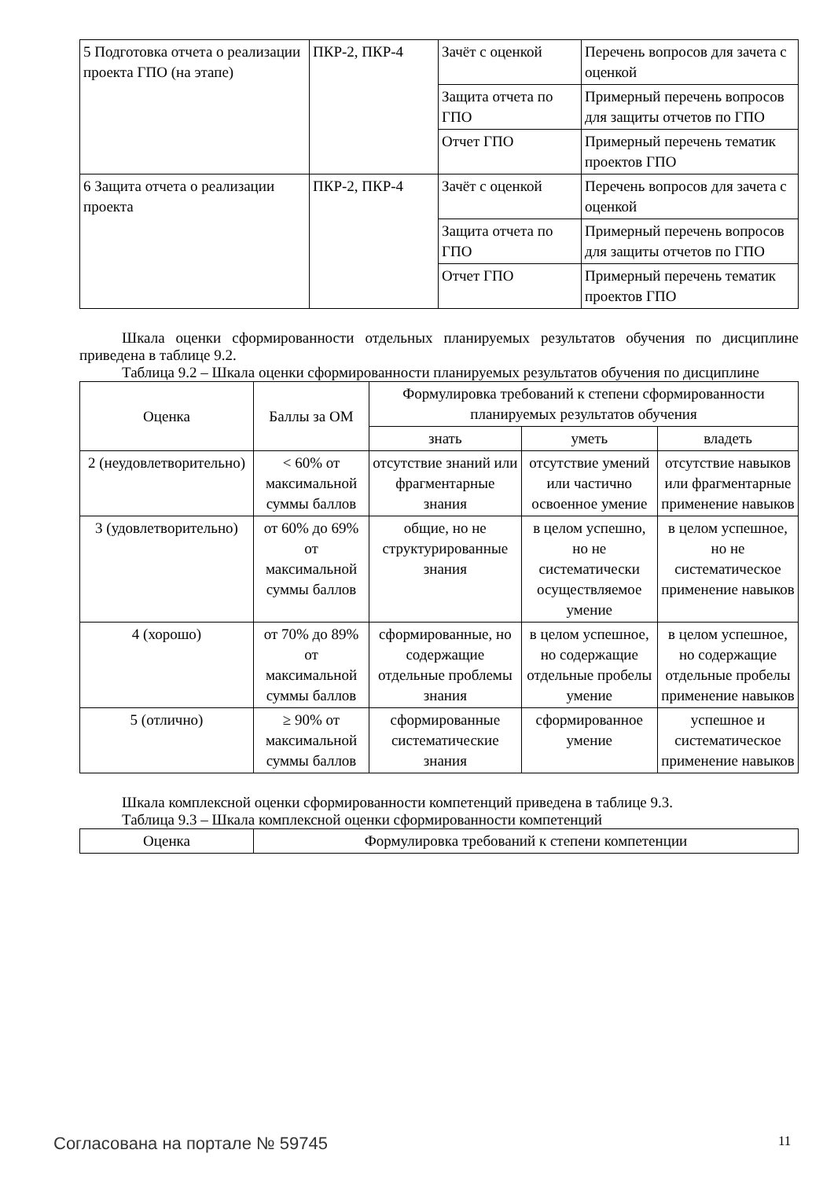| 5 Подготовка отчета о реализации проекта ГПО (на этапе) | ПКР-2, ПКР-4 | Зачёт с оценкой | Перечень вопросов для зачета с оценкой |
| | | Защита отчета по ГПО | Примерный перечень вопросов для защиты отчетов по ГПО |
| | | Отчет ГПО | Примерный перечень тематик проектов ГПО |
| 6 Защита отчета о реализации проекта | ПКР-2, ПКР-4 | Зачёт с оценкой | Перечень вопросов для зачета с оценкой |
| | | Защита отчета по ГПО | Примерный перечень вопросов для защиты отчетов по ГПО |
| | | Отчет ГПО | Примерный перечень тематик проектов ГПО |
Шкала оценки сформированности отдельных планируемых результатов обучения по дисциплине приведена в таблице 9.2.
Таблица 9.2 – Шкала оценки сформированности планируемых результатов обучения по дисциплине
| Оценка | Баллы за ОМ | Формулировка требований к степени сформированности планируемых результатов обучения | | |
| --- | --- | --- | --- | --- |
| | | знать | уметь | владеть |
| 2 (неудовлетворительно) | < 60% от максимальной суммы баллов | отсутствие знаний или фрагментарные знания | отсутствие умений или частично освоенное умение | отсутствие навыков или фрагментарные применение навыков |
| 3 (удовлетворительно) | от 60% до 69% от максимальной суммы баллов | общие, но не структурированные знания | в целом успешно, но не систематически осуществляемое умение | в целом успешное, но не систематическое применение навыков |
| 4 (хорошо) | от 70% до 89% от максимальной суммы баллов | сформированные, но содержащие отдельные проблемы знания | в целом успешное, но содержащие отдельные пробелы умение | в целом успешное, но содержащие отдельные пробелы применение навыков |
| 5 (отлично) | ≥ 90% от максимальной суммы баллов | сформированные систематические знания | сформированное умение | успешное и систематическое применение навыков |
Шкала комплексной оценки сформированности компетенций приведена в таблице 9.3.
Таблица 9.3 – Шкала комплексной оценки сформированности компетенций
| Оценка | Формулировка требований к степени компетенции |
| --- | --- |
Согласована на портале № 59745 11